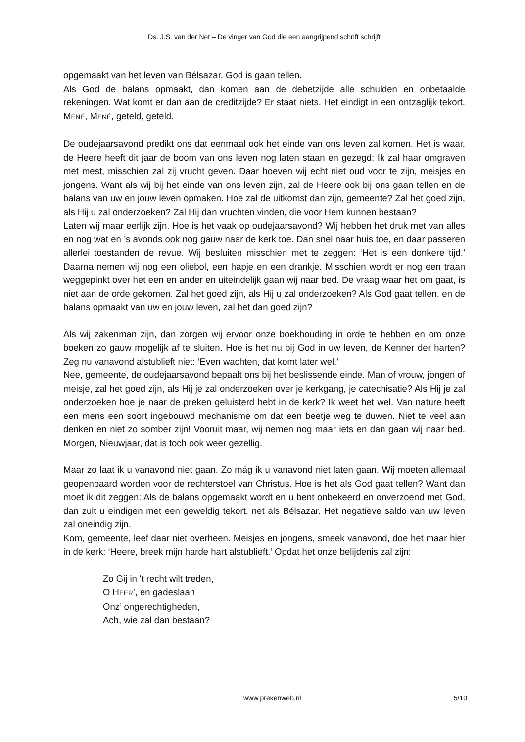Ds. J.S. van der Net – De vinger van God die een aangrijpend schrift schrijft
opgemaakt van het leven van Bélsazar. God is gaan tellen.
Als God de balans opmaakt, dan komen aan de debetzijde alle schulden en onbetaalde rekeningen. Wat komt er dan aan de creditzijde? Er staat niets. Het eindigt in een ontzaglijk tekort. MENÉ, MENÉ, geteld, geteld.
De oudejaarsavond predikt ons dat eenmaal ook het einde van ons leven zal komen. Het is waar, de Heere heeft dit jaar de boom van ons leven nog laten staan en gezegd: Ik zal haar omgraven met mest, misschien zal zij vrucht geven. Daar hoeven wij echt niet oud voor te zijn, meisjes en jongens. Want als wij bij het einde van ons leven zijn, zal de Heere ook bij ons gaan tellen en de balans van uw en jouw leven opmaken. Hoe zal de uitkomst dan zijn, gemeente? Zal het goed zijn, als Hij u zal onderzoeken? Zal Hij dan vruchten vinden, die voor Hem kunnen bestaan?
Laten wij maar eerlijk zijn. Hoe is het vaak op oudejaarsavond? Wij hebben het druk met van alles en nog wat en ’s avonds ook nog gauw naar de kerk toe. Dan snel naar huis toe, en daar passeren allerlei toestanden de revue. Wij besluiten misschien met te zeggen: ‘Het is een donkere tijd.’ Daarna nemen wij nog een oliebol, een hapje en een drankje. Misschien wordt er nog een traan weggepinkt over het een en ander en uiteindelijk gaan wij naar bed. De vraag waar het om gaat, is niet aan de orde gekomen. Zal het goed zijn, als Hij u zal onderzoeken? Als God gaat tellen, en de balans opmaakt van uw en jouw leven, zal het dan goed zijn?
Als wij zakenman zijn, dan zorgen wij ervoor onze boekhouding in orde te hebben en om onze boeken zo gauw mogelijk af te sluiten. Hoe is het nu bij God in uw leven, de Kenner der harten? Zeg nu vanavond alstublieft niet: ‘Even wachten, dat komt later wel.’
Nee, gemeente, de oudejaarsavond bepaalt ons bij het beslissende einde. Man of vrouw, jongen of meisje, zal het goed zijn, als Hij je zal onderzoeken over je kerkgang, je catechisatie? Als Hij je zal onderzoeken hoe je naar de preken geluisterd hebt in de kerk? Ik weet het wel. Van nature heeft een mens een soort ingebouwd mechanisme om dat een beetje weg te duwen. Niet te veel aan denken en niet zo somber zijn! Vooruit maar, wij nemen nog maar iets en dan gaan wij naar bed. Morgen, Nieuwjaar, dat is toch ook weer gezellig.
Maar zo laat ik u vanavond niet gaan. Zo mág ik u vanavond niet laten gaan. Wij moeten allemaal geopenbaard worden voor de rechterstoel van Christus. Hoe is het als God gaat tellen? Want dan moet ik dit zeggen: Als de balans opgemaakt wordt en u bent onbekeerd en onverzoend met God, dan zult u eindigen met een geweldig tekort, net als Bélsazar. Het negatieve saldo van uw leven zal oneindig zijn.
Kom, gemeente, leef daar niet overheen. Meisjes en jongens, smeek vanavond, doe het maar hier in de kerk: ‘Heere, breek mijn harde hart alstublieft.’ Opdat het onze belijdenis zal zijn:
Zo Gij in 't recht wilt treden,
O HEER’, en gadeslaan
Onz’ ongerechtigheden,
Ach, wie zal dan bestaan?
www.prekenweb.nl 5/10